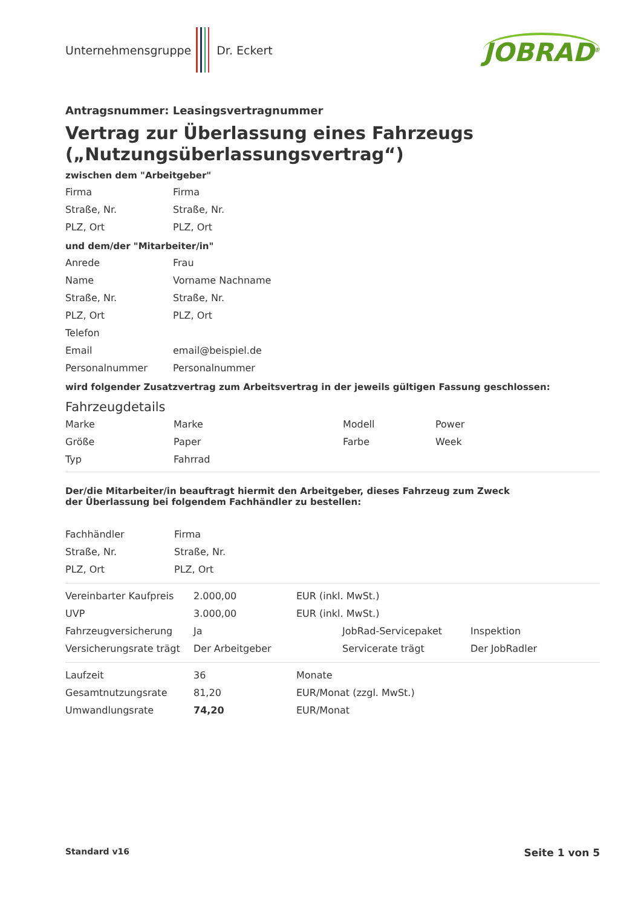Unternehmensgruppe Dr. Eckert
JOBRAD<sup>®</sup>
Antragsnummer: Leasingsvertragnummer
Vertrag zur Überlassung eines Fahrzeugs („Nutzungsüberlassungsvertrag“)
zwischen dem "Arbeitgeber"
| Firma | Firma |
| Straße, Nr. | Straße, Nr. |
| PLZ, Ort | PLZ, Ort |
und dem/der "Mitarbeiter/in"
| Anrede | Frau |
| Name | Vorname Nachname |
| Straße, Nr. | Straße, Nr. |
| PLZ, Ort | PLZ, Ort |
| Telefon | |
| Email | email@beispiel.de |
| Personalnummer | Personalnummer |
wird folgender Zusatzvertrag zum Arbeitsvertrag in der jeweils gültigen Fassung geschlossen:
Fahrzeugdetails
| Marke | Marke | Modell | Power |
| Größe | Paper | Farbe | Week |
| Typ | Fahrrad | | |
Der/die Mitarbeiter/in beauftragt hiermit den Arbeitgeber, dieses Fahrzeug zum Zweck
der Überlassung bei folgendem Fachhändler zu bestellen:
| Fachhändler | Firma |
| Straße, Nr. | Straße, Nr. |
| PLZ, Ort | PLZ, Ort |
| Vereinbarter Kaufpreis | 2.000,00 | EUR (inkl. MwSt.) | |
| UVP | 3.000,00 | EUR (inkl. MwSt.) | |
| Fahrzeugversicherung | Ja | JobRad-Servicepaket | Inspektion |
| Versicherungsrate trägt | Der Arbeitgeber | Servicerate trägt | Der JobRadler |
| Laufzeit | 36 | Monate |
| Gesamtnutzungsrate | 81,20 | EUR/Monat (zzgl. MwSt.) |
| Umwandlungsrate | 74,20 | EUR/Monat |
Standard v16 Seite 1 von 5